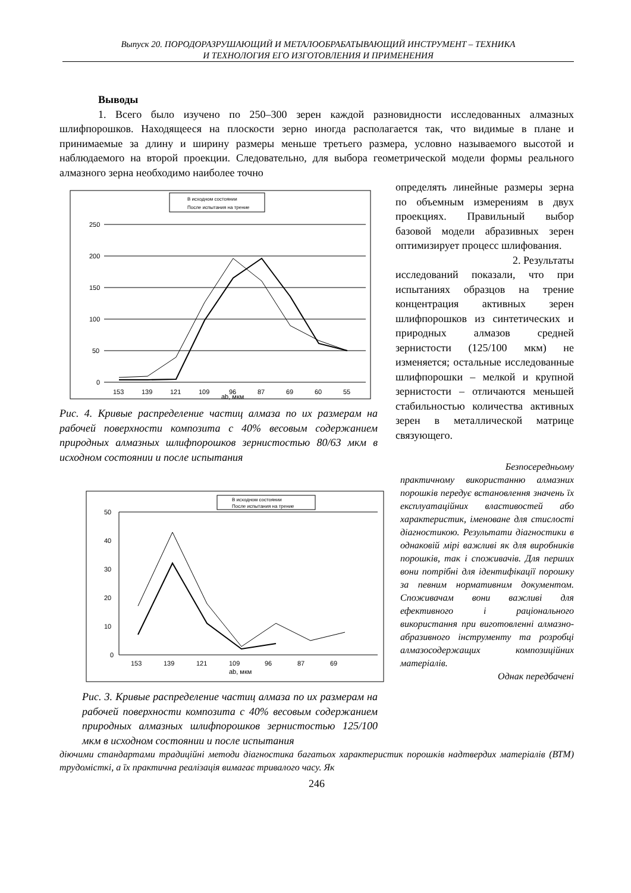Выпуск 20. ПОРОДОРАЗРУШАЮЩИЙ И МЕТАЛООБРАБАТЫВАЮЩИЙ ИНСТРУМЕНТ – ТЕХНИКА
И ТЕХНОЛОГИЯ ЕГО ИЗГОТОВЛЕНИЯ И ПРИМЕНЕНИЯ
Выводы
1. Всего было изучено по 250–300 зерен каждой разновидности исследованных алмазных шлифпорошков. Находящееся на плоскости зерно иногда располагается так, что видимые в плане и принимаемые за длину и ширину размеры меньше третьего размера, условно называемого высотой и наблюдаемого на второй проекции. Следовательно, для выбора геометрической модели формы реального алмазного зерна необходимо наиболее точно
В исходном состоянии
После испытания на трение
250
200
150
100
50
0
153
139
121
109
96
87
69
60
55
ab, мкм
Рис. 4. Кривые распределение частиц алмаза по их размерам на рабочей поверхности композита с 40% весовым содержанием природных алмазных шлифпорошков зернистостью 80/63 мкм в исходном состоянии и после испытания
В исходном состоянии
После испытания на трение
50
40
30
20
10
0
153
139
121
109
96
87
69
ab, мкм
Рис. 3. Кривые распределение частиц алмаза по их размерам на рабочей поверхности композита с 40% весовым содержанием природных алмазных шлифпорошков зернистостью 125/100 мкм в исходном состоянии и после испытания
определять линейные размеры зерна по объемным измерениям в двух проекциях. Правильный выбор базовой модели абразивных зерен оптимизирует процесс шлифования.
2. Результаты
исследований показали, что при испытаниях образцов на трение концентрация активных зерен шлифпорошков из синтетических и природных алмазов средней зернистости (125/100 мкм) не изменяется; остальные исследованные шлифпорошки – мелкой и крупной зернистости – отличаются меньшей стабильностью количества активных зерен в металлической матрице связующего.
Безпосередньому
практичному використанню алмазних порошків передує встановлення значень їх експлуатаційних властивостей або характеристик, іменоване для стислості діагностикою. Результати діагностики в однаковій мірі важливі як для виробників порошків, так і споживачів. Для перших вони потрібні для ідентифікації порошку за певним нормативним документом. Споживачам вони важливі для ефективного і раціонального використання при виготовленні алмазно-абразивного інструменту та розробці алмазосодержащих композиційних матеріалів.
Однак передбачені
діючими стандартами традиційні методи діагностика багатьох характеристик порошків надтвердих матеріалів (ВТМ) трудомісткі, а їх практична реалізація вимагає тривалого часу. Як
246